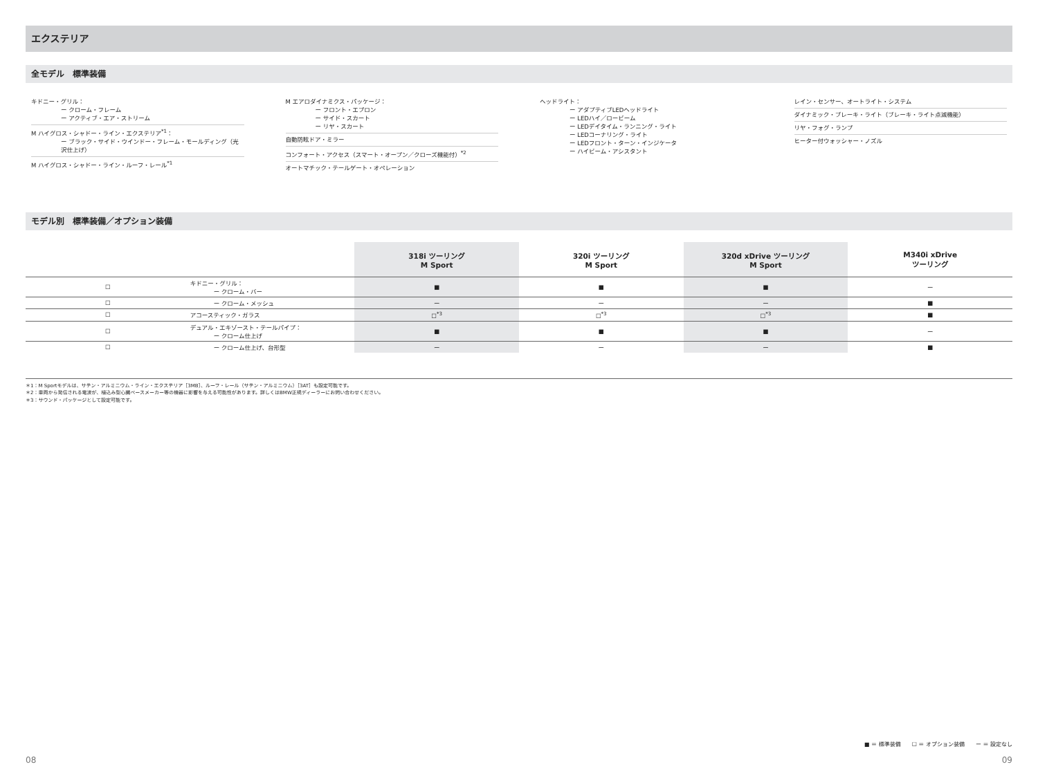エクステリア
全モデル　標準装備
キドニー・グリル：
ー クローム・フレーム
ー アクティブ・エア・ストリーム
M ハイグロス・シャドー・ライン・エクステリア<sup>*1</sup>：
ー ブラック・サイド・ウインドー・フレーム・モールディング（光沢仕上げ）
M ハイグロス・シャドー・ライン・ルーフ・レール<sup>*1</sup>
M エアロダイナミクス・パッケージ：
ー フロント・エプロン
ー サイド・スカート
ー リヤ・スカート
自動防眩ドア・ミラー
コンフォート・アクセス（スマート・オープン／クローズ機能付）<sup>*2</sup>
オートマチック・テールゲート・オペレーション
ヘッドライト：
ー アダプティブLEDヘッドライト
ー LEDハイ／ロービーム
ー LEDデイタイム・ランニング・ライト
ー LEDコーナリング・ライト
ー LEDフロント・ターン・インジケータ
ー ハイビーム・アシスタント
レイン・センサー、オートライト・システム
ダイナミック・ブレーキ・ライト（ブレーキ・ライト点滅機能）
リヤ・フォグ・ランプ
ヒーター付ウォッシャー・ノズル
モデル別　標準装備／オプション装備
| | | 318i ツーリング M Sport | 320i ツーリング M Sport | 320d xDrive ツーリング M Sport | M340i xDrive ツーリング |
| --- | --- | --- | --- | --- | --- |
| ☐ | キドニー・グリル： ー クローム・バー | ■ | ■ | ■ | ー |
| ☐ | ー クローム・メッシュ | ー | ー | ー | ■ |
| ☐ | アコースティック・ガラス | ☐<sup>*3</sup> | ☐<sup>*3</sup> | ☐<sup>*3</sup> | ■ |
| ☐ | デュアル・エキゾースト・テールパイプ： ー クローム仕上げ | ■ | ■ | ■ | ー |
| ☐ | ー クローム仕上げ、台形型 | ー | ー | ー | ■ |
＊1：M Sportモデルは、サテン・アルミニウム・ライン・エクステリア［3MB］、ルーフ・レール（サテン・アルミニウム）［3AT］も設定可能です。
＊2：車両から発信される電波が、植込み型心臓ペースメーカー等の機器に影響を与える可能性があります。詳しくはBMW正規ディーラーにお問い合わせください。
＊3：サウンド・パッケージとして設定可能です。
■ ＝ 標準装備　　☐ ＝ オプション装備　　ー ＝ 設定なし
08 09